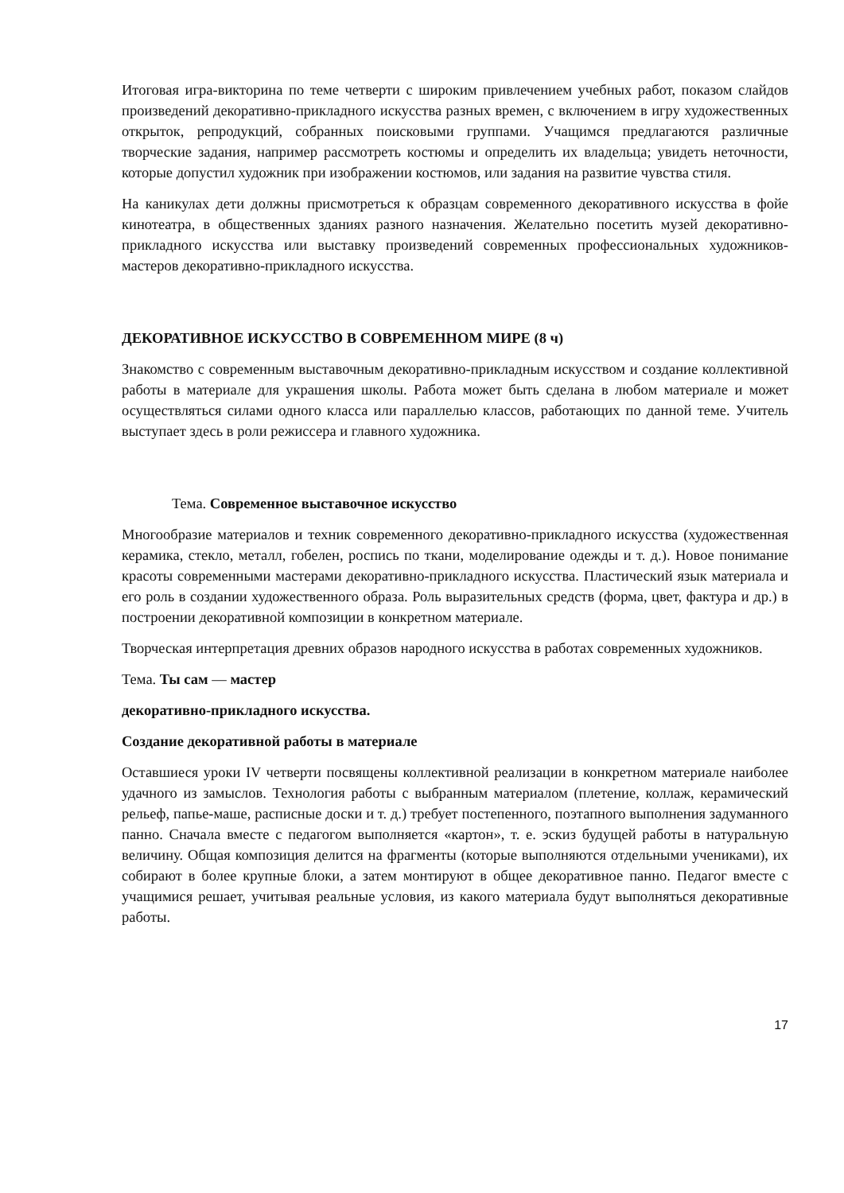Итоговая игра-викторина по теме четверти с широким привлечением учебных работ, показом слайдов произведений декоративно-прикладного искусства разных времен, с включением в игру художественных открыток, репродукций, собранных поисковыми группами. Учащимся предлагаются различные творческие задания, например рассмотреть костюмы и определить их владельца; увидеть неточности, которые допустил художник при изображении костюмов, или задания на развитие чувства стиля.
На каникулах дети должны присмотреться к образцам современного декоративного искусства в фойе кинотеатра, в общественных зданиях разного назначения. Желательно посетить музей декоративно-прикладного искусства или выставку произведений современных профессиональных художников-мастеров декоративно-прикладного искусства.
ДЕКОРАТИВНОЕ ИСКУССТВО В СОВРЕМЕННОМ МИРЕ (8 ч)
Знакомство с современным выставочным декоративно-прикладным искусством и создание коллективной работы в материале для украшения школы. Работа может быть сделана в любом материале и может осуществляться силами одного класса или параллелью классов, работающих по данной теме. Учитель выступает здесь в роли режиссера и главного художника.
Тема. Современное выставочное искусство
Многообразие материалов и техник современного декоративно-прикладного искусства (художественная керамика, стекло, металл, гобелен, роспись по ткани, моделирование одежды и т. д.). Новое понимание красоты современными мастерами декоративно-прикладного искусства. Пластический язык материала и его роль в создании художественного образа. Роль выразительных средств (форма, цвет, фактура и др.) в построении декоративной композиции в конкретном материале.
Творческая интерпретация древних образов народного искусства в работах современных художников.
Тема. Ты сам — мастер
декоративно-прикладного искусства.
Создание декоративной работы в материале
Оставшиеся уроки IV четверти посвящены коллективной реализации в конкретном материале наиболее удачного из замыслов. Технология работы с выбранным материалом (плетение, коллаж, керамический рельеф, папье-маше, расписные доски и т. д.) требует постепенного, поэтапного выполнения задуманного панно. Сначала вместе с педагогом выполняется «картон», т. е. эскиз будущей работы в натуральную величину. Общая композиция делится на фрагменты (которые выполняются отдельными учениками), их собирают в более крупные блоки, а затем монтируют в общее декоративное панно. Педагог вместе с учащимися решает, учитывая реальные условия, из какого материала будут выполняться декоративные работы.
17